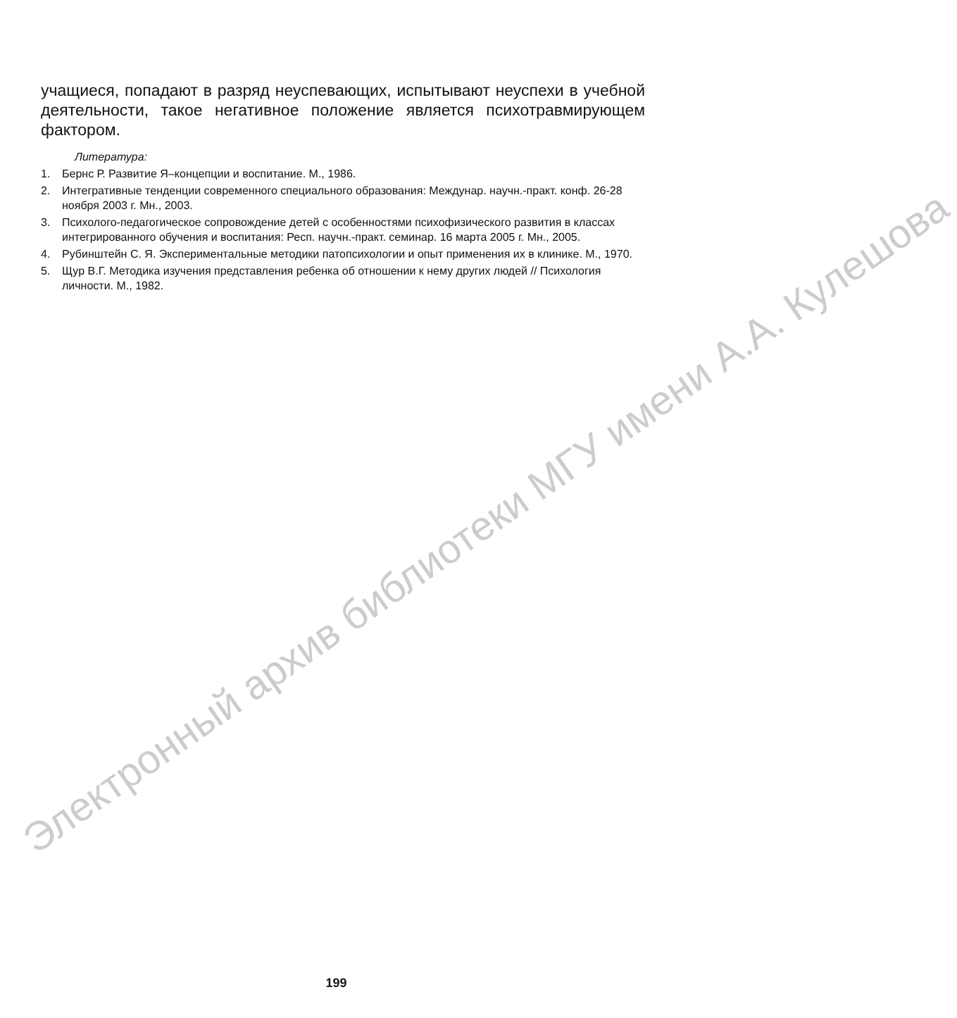Электронный архив библиотеки МГУ имени А.А. Кулешова
учащиеся, попадают в разряд неуспевающих, испытывают неуспехи в учебной деятельности, такое негативное положение является психотравмирующем фактором.
Литература:
1. Бернс Р. Развитие Я–концепции и воспитание. М., 1986.
2. Интегративные тенденции современного специального образования: Междунар. научн.-практ. конф. 26-28 ноября 2003 г. Мн., 2003.
3. Психолого-педагогическое сопровождение детей с особенностями психофизического развития в классах интегрированного обучения и воспитания: Респ. научн.-практ. семинар. 16 марта 2005 г. Мн., 2005.
4. Рубинштейн С. Я. Экспериментальные методики патопсихологии и опыт применения их в клинике. М., 1970.
5. Щур В.Г. Методика изучения представления ребенка об отношении к нему других людей // Психология личности. М., 1982.
199